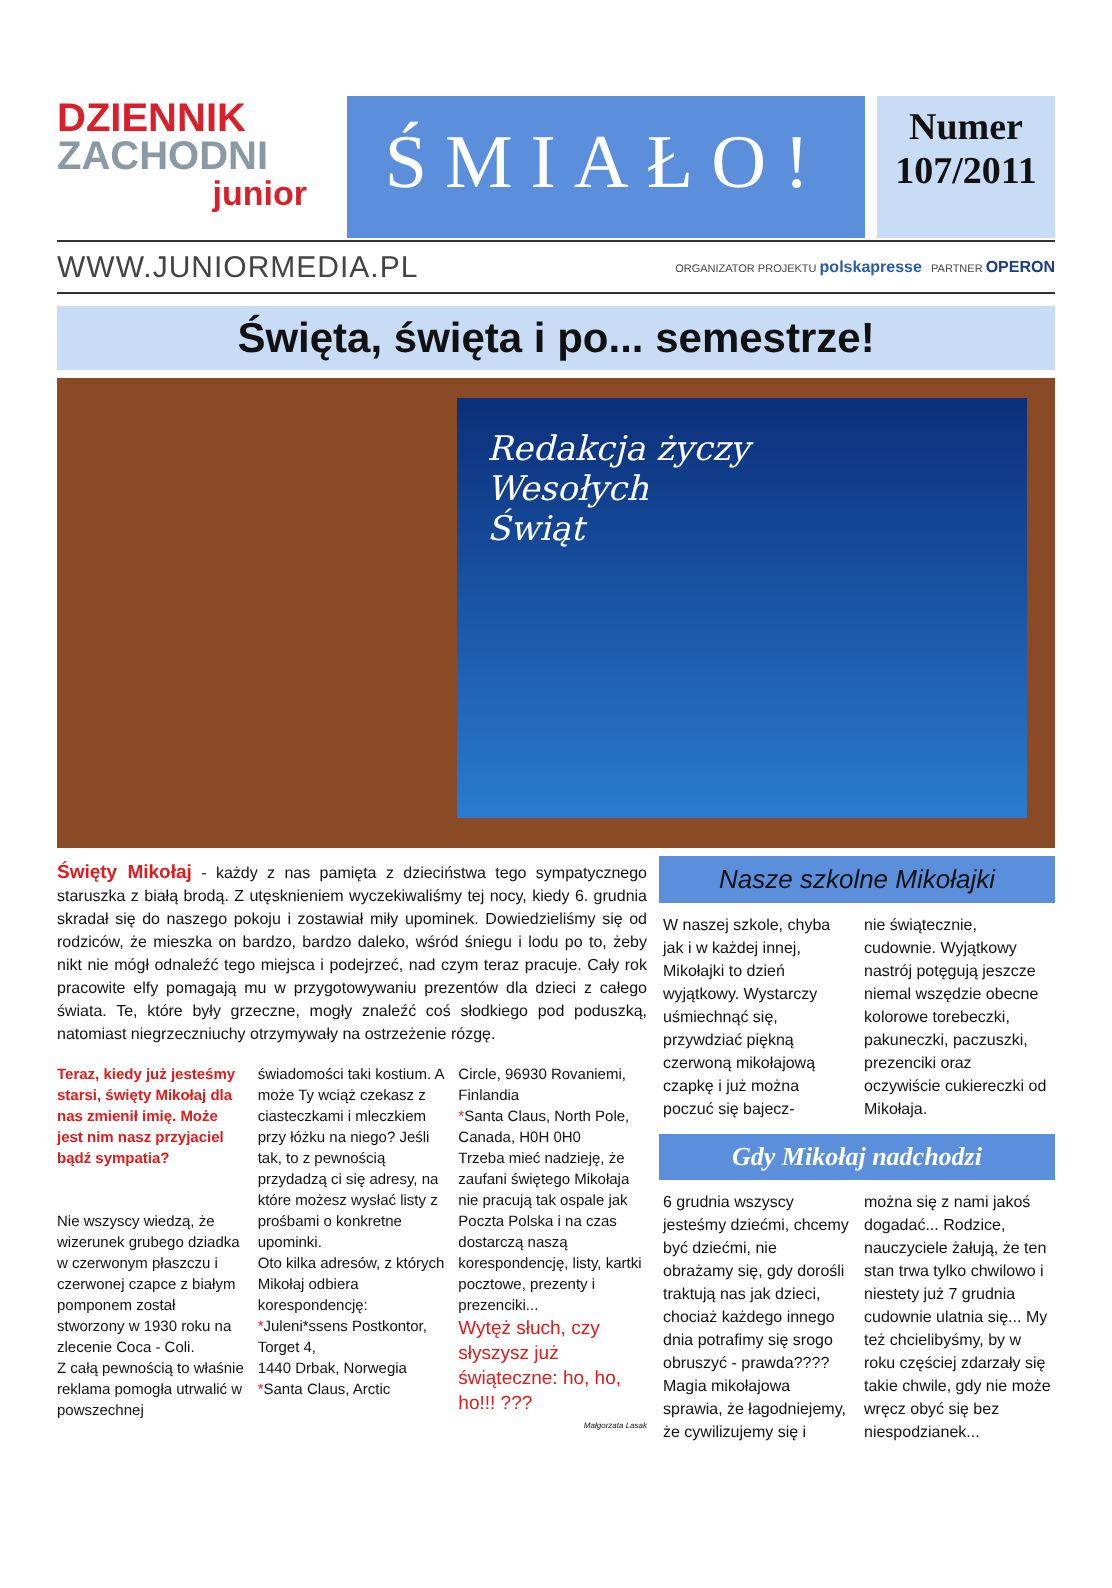DZIENNIK
ZACHODNI
junior
ŚMIAŁO!
Numer
107/2011
WWW.JUNIORMEDIA.PL ORGANIZATOR PROJEKTU polskapresse PARTNER OPERON
Święta, święta i po... semestrze!
Redakcja życzy
Wesołych
Świąt
Święty Mikołaj - każdy z nas pamięta z dzieciństwa tego sympatycznego staruszka z białą brodą. Z utęsknieniem wyczekiwaliśmy tej nocy, kiedy 6. grudnia skradał się do naszego pokoju i zostawiał miły upominek. Dowiedzieliśmy się od rodziców, że mieszka on bardzo, bardzo daleko, wśród śniegu i lodu po to, żeby nikt nie mógł odnaleźć tego miejsca i podejrzeć, nad czym teraz pracuje. Cały rok pracowite elfy pomagają mu w przygotowywaniu prezentów dla dzieci z całego świata. Te, które były grzeczne, mogły znaleźć coś słodkiego pod poduszką, natomiast niegrzeczniuchy otrzymywały na ostrzeżenie rózgę.
Teraz, kiedy już jesteśmy starsi, święty Mikołaj dla nas zmienił imię. Może jest nim nasz przyjaciel bądź sympatia?
Nie wszyscy wiedzą, że wizerunek grubego dziadka w czerwonym płaszczu i czerwonej czapce z białym pomponem został stworzony w 1930 roku na zlecenie Coca - Coli.
Z całą pewnością to właśnie reklama pomogła utrwalić w powszechnej
świadomości taki kostium. A może Ty wciąż czekasz z ciasteczkami i mleczkiem przy łóżku na niego? Jeśli tak, to z pewnością przydadzą ci się adresy, na które możesz wysłać listy z prośbami o konkretne upominki.
Oto kilka adresów, z których Mikołaj odbiera korespondencję:
*Juleni*ssens Postkontor, Torget 4,
1440 Drbak, Norwegia
*Santa Claus, Arctic
Circle, 96930 Rovaniemi, Finlandia
*Santa Claus, North Pole, Canada, H0H 0H0
Trzeba mieć nadzieję, że zaufani świętego Mikołaja nie pracują tak ospale jak Poczta Polska i na czas dostarczą naszą korespondencję, listy, kartki pocztowe, prezenty i prezenciki...
Wytęż słuch, czy słyszysz już świąteczne: ho, ho, ho!!! ???
Małgorzata Lasak
Nasze szkolne Mikołajki
W naszej szkole, chyba jak i w każdej innej, Mikołajki to dzień wyjątkowy. Wystarczy uśmiechnąć się, przywdziać piękną czerwoną mikołajową czapkę i już można poczuć się bajecz-
nie świątecznie, cudownie. Wyjątkowy nastrój potęgują jeszcze niemal wszędzie obecne kolorowe torebeczki, pakuneczki, paczuszki, prezenciki oraz oczywiście cukiereczki od Mikołaja.
Gdy Mikołaj nadchodzi
6 grudnia wszyscy jesteśmy dziećmi, chcemy być dziećmi, nie obrażamy się, gdy dorośli traktują nas jak dzieci, chociaż każdego innego dnia potrafimy się srogo obruszyć - prawda???? Magia mikołajowa sprawia, że łagodniejemy, że cywilizujemy się i
można się z nami jakoś dogadać... Rodzice, nauczyciele żałują, że ten stan trwa tylko chwilowo i niestety już 7 grudnia cudownie ulatnia się... My też chcielibyśmy, by w roku częściej zdarzały się takie chwile, gdy nie może wręcz obyć się bez niespodzianek...